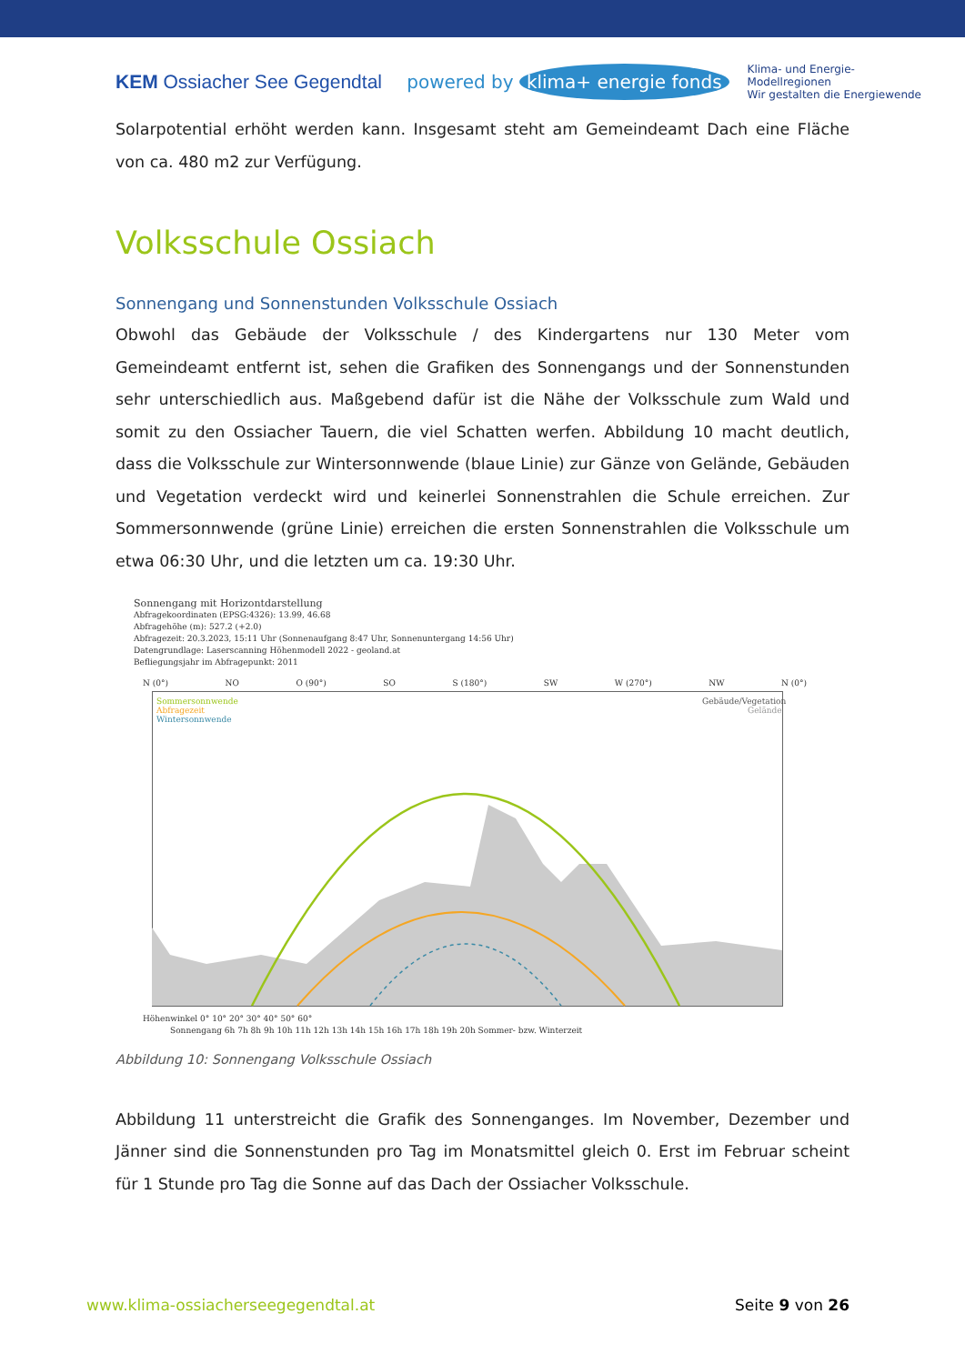KEM Ossiacher See Gegendtal
powered by klima+ energie fonds Klima- und Energie-
Modellregionen
Wir gestalten die Energiewende
Solarpotential erhöht werden kann. Insgesamt steht am Gemeindeamt Dach eine Fläche von ca. 480 m2 zur Verfügung.
Volksschule Ossiach
Sonnengang und Sonnenstunden Volksschule Ossiach
Obwohl das Gebäude der Volksschule / des Kindergartens nur 130 Meter vom Gemeindeamt entfernt ist, sehen die Grafiken des Sonnengangs und der Sonnenstunden sehr unterschiedlich aus. Maßgebend dafür ist die Nähe der Volksschule zum Wald und somit zu den Ossiacher Tauern, die viel Schatten werfen. Abbildung 10 macht deutlich, dass die Volksschule zur Wintersonnwende (blaue Linie) zur Gänze von Gelände, Gebäuden und Vegetation verdeckt wird und keinerlei Sonnenstrahlen die Schule erreichen. Zur Sommersonnwende (grüne Linie) erreichen die ersten Sonnenstrahlen die Volksschule um etwa 06:30 Uhr, und die letzten um ca. 19:30 Uhr.
Sonnengang mit Horizontdarstellung
Abfragekoordinaten (EPSG:4326): 13.99, 46.68
Abfragehöhe (m): 527.2 (+2.0)
Abfragezeit: 20.3.2023, 15:11 Uhr (Sonnenaufgang 8:47 Uhr, Sonnenuntergang 14:56 Uhr)
Datengrundlage: Laserscanning Höhenmodell 2022 - geoland.at
Befliegungsjahr im Abfragepunkt: 2011
N (0°) NO O (90°) SO S (180°) SW W (270°) NW N (0°)
Sommersonnwende
Abfragezeit
Wintersonnwende
Gebäude/Vegetation
Gelände
Höhenwinkel 0° 10° 20° 30° 40° 50° 60°
Sonnengang 6h 7h 8h 9h 10h 11h 12h 13h 14h 15h 16h 17h 18h 19h 20h Sommer- bzw. Winterzeit
Abbildung 10: Sonnengang Volksschule Ossiach
Abbildung 11 unterstreicht die Grafik des Sonnenganges. Im November, Dezember und Jänner sind die Sonnenstunden pro Tag im Monatsmittel gleich 0. Erst im Februar scheint für 1 Stunde pro Tag die Sonne auf das Dach der Ossiacher Volksschule.
www.klima-ossiacherseegegendtal.at Seite 9 von 26